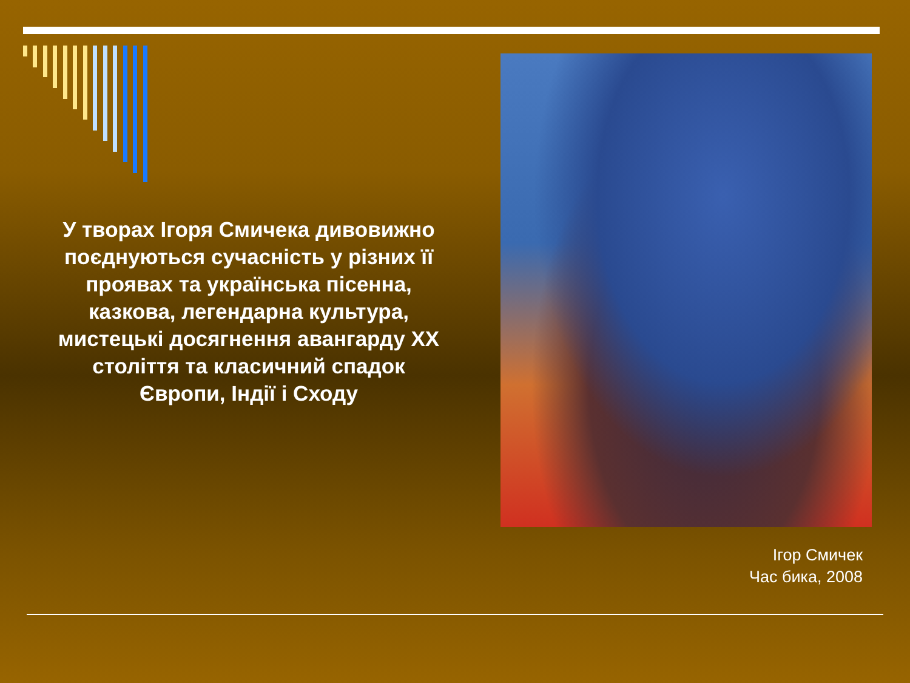У творах Ігоря Смичека дивовижно поєднуються сучасність у різних її проявах та українська пісенна, казкова, легендарна культура, мистецькі досягнення авангарду ХХ століття та класичний спадок Європи, Індії і Сходу
Ігор Смичек
Час бика, 2008